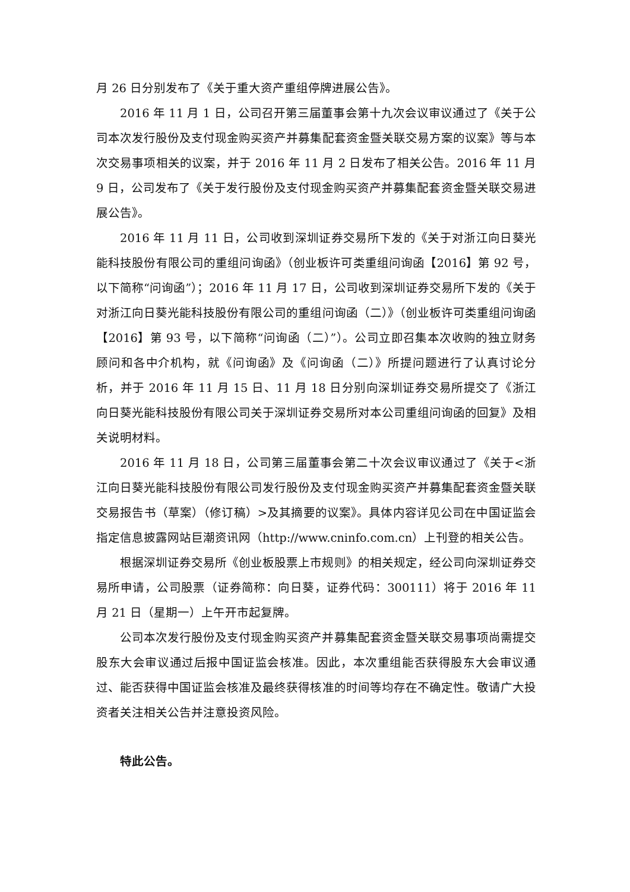月 26 日分别发布了《关于重大资产重组停牌进展公告》。
2016 年 11 月 1 日，公司召开第三届董事会第十九次会议审议通过了《关于公司本次发行股份及支付现金购买资产并募集配套资金暨关联交易方案的议案》等与本次交易事项相关的议案，并于 2016 年 11 月 2 日发布了相关公告。2016 年 11 月 9 日，公司发布了《关于发行股份及支付现金购买资产并募集配套资金暨关联交易进展公告》。
2016 年 11 月 11 日，公司收到深圳证券交易所下发的《关于对浙江向日葵光能科技股份有限公司的重组问询函》（创业板许可类重组问询函【2016】第 92 号，以下简称“问询函”）；2016 年 11 月 17 日，公司收到深圳证券交易所下发的《关于对浙江向日葵光能科技股份有限公司的重组问询函（二）》（创业板许可类重组问询函【2016】第 93 号，以下简称“问询函（二）”）。公司立即召集本次收购的独立财务顾问和各中介机构，就《问询函》及《问询函（二）》所提问题进行了认真讨论分析，并于 2016 年 11 月 15 日、11 月 18 日分别向深圳证券交易所提交了《浙江向日葵光能科技股份有限公司关于深圳证券交易所对本公司重组问询函的回复》及相关说明材料。
2016 年 11 月 18 日，公司第三届董事会第二十次会议审议通过了《关于<浙江向日葵光能科技股份有限公司发行股份及支付现金购买资产并募集配套资金暨关联交易报告书（草案）（修订稿）>及其摘要的议案》。具体内容详见公司在中国证监会指定信息披露网站巨潮资讯网（http://www.cninfo.com.cn）上刊登的相关公告。
根据深圳证券交易所《创业板股票上市规则》的相关规定，经公司向深圳证券交易所申请，公司股票（证券简称：向日葵，证券代码：300111）将于 2016 年 11 月 21 日（星期一）上午开市起复牌。
公司本次发行股份及支付现金购买资产并募集配套资金暨关联交易事项尚需提交股东大会审议通过后报中国证监会核准。因此，本次重组能否获得股东大会审议通过、能否获得中国证监会核准及最终获得核准的时间等均存在不确定性。敬请广大投资者关注相关公告并注意投资风险。
特此公告。